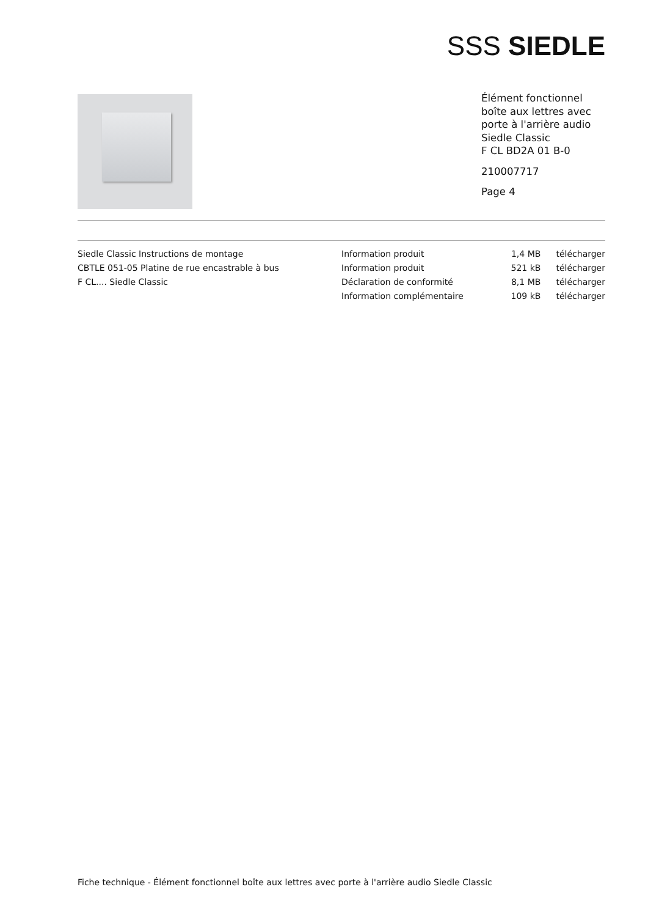SSS SIEDLE
Élément fonctionnel
boîte aux lettres avec
porte à l'arrière audio
Siedle Classic
F CL BD2A 01 B-0
210007717
Page 4
| Siedle Classic Instructions de montage | Information produit | 1,4 MB | télécharger |
| CBTLE 051-05 Platine de rue encastrable à bus | Information produit | 521 kB | télécharger |
| F CL.... Siedle Classic | Déclaration de conformité | 8,1 MB | télécharger |
| | Information complémentaire | 109 kB | télécharger |
Fiche technique - Élément fonctionnel boîte aux lettres avec porte à l'arrière audio Siedle Classic